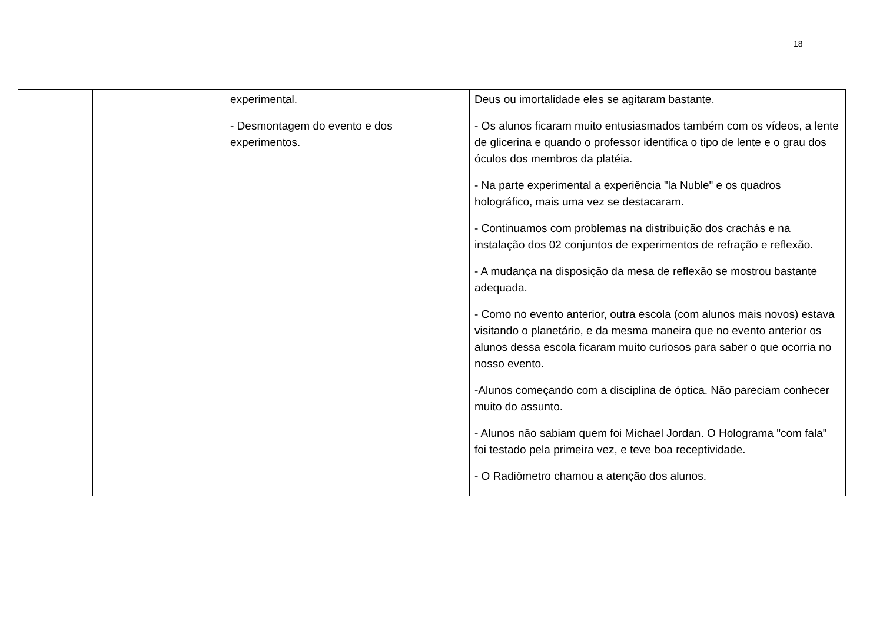18
| | | experimental. - Desmontagem do evento e dos experimentos. | Deus ou imortalidade eles se agitaram bastante. - Os alunos ficaram muito entusiasmados também com os vídeos, a lente de glicerina e quando o professor identifica o tipo de lente e o grau dos óculos dos membros da platéia. - Na parte experimental a experiência "la Nuble" e os quadros holográfico, mais uma vez se destacaram. - Continuamos com problemas na distribuição dos crachás e na instalação dos 02 conjuntos de experimentos de refração e reflexão. - A mudança na disposição da mesa de reflexão se mostrou bastante adequada. - Como no evento anterior, outra escola (com alunos mais novos) estava visitando o planetário, e da mesma maneira que no evento anterior os alunos dessa escola ficaram muito curiosos para saber o que ocorria no nosso evento. -Alunos começando com a disciplina de óptica. Não pareciam conhecer muito do assunto. - Alunos não sabiam quem foi Michael Jordan. O Holograma "com fala" foi testado pela primeira vez, e teve boa receptividade. - O Radiômetro chamou a atenção dos alunos. |